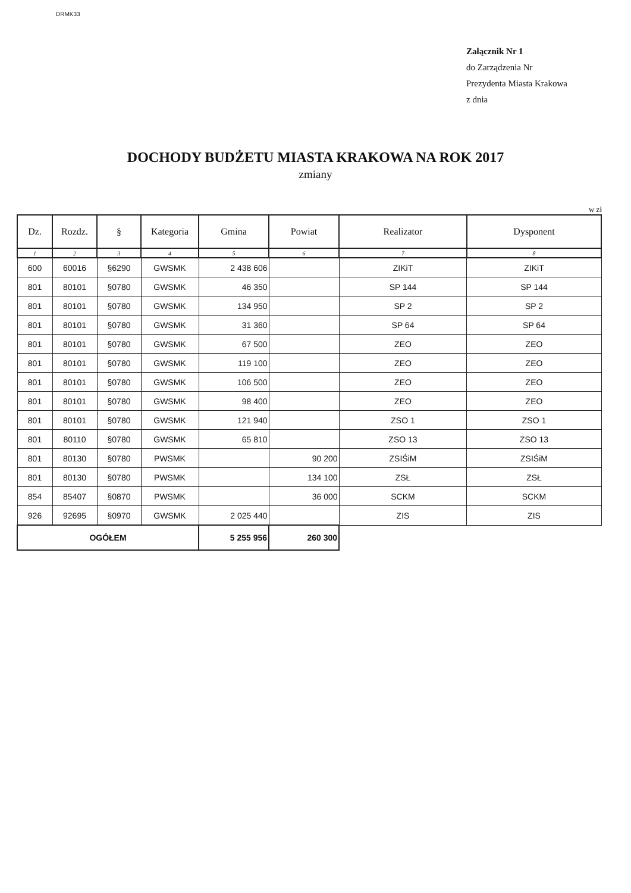DRMK33
Załącznik Nr 1
do Zarządzenia Nr
Prezydenta Miasta Krakowa
z dnia
DOCHODY BUDŻETU MIASTA KRAKOWA NA ROK 2017
zmiany
w zł
| Dz. | Rozdz. | § | Kategoria | Gmina | Powiat | Realizator | Dysponent |
| --- | --- | --- | --- | --- | --- | --- | --- |
| 1 | 2 | 3 | 4 | 5 | 6 | 7 | 8 |
| 600 | 60016 | §6290 | GWSMK | 2 438 606 | | ZIKiT | ZIKiT |
| 801 | 80101 | §0780 | GWSMK | 46 350 | | SP 144 | SP 144 |
| 801 | 80101 | §0780 | GWSMK | 134 950 | | SP 2 | SP 2 |
| 801 | 80101 | §0780 | GWSMK | 31 360 | | SP 64 | SP 64 |
| 801 | 80101 | §0780 | GWSMK | 67 500 | | ZEO | ZEO |
| 801 | 80101 | §0780 | GWSMK | 119 100 | | ZEO | ZEO |
| 801 | 80101 | §0780 | GWSMK | 106 500 | | ZEO | ZEO |
| 801 | 80101 | §0780 | GWSMK | 98 400 | | ZEO | ZEO |
| 801 | 80101 | §0780 | GWSMK | 121 940 | | ZSO 1 | ZSO 1 |
| 801 | 80110 | §0780 | GWSMK | 65 810 | | ZSO 13 | ZSO 13 |
| 801 | 80130 | §0780 | PWSMK | | 90 200 | ZSIŚiM | ZSIŚiM |
| 801 | 80130 | §0780 | PWSMK | | 134 100 | ZSŁ | ZSŁ |
| 854 | 85407 | §0870 | PWSMK | | 36 000 | SCKM | SCKM |
| 926 | 92695 | §0970 | GWSMK | 2 025 440 | | ZIS | ZIS |
| OGÓŁEM | | | | 5 255 956 | 260 300 | | |